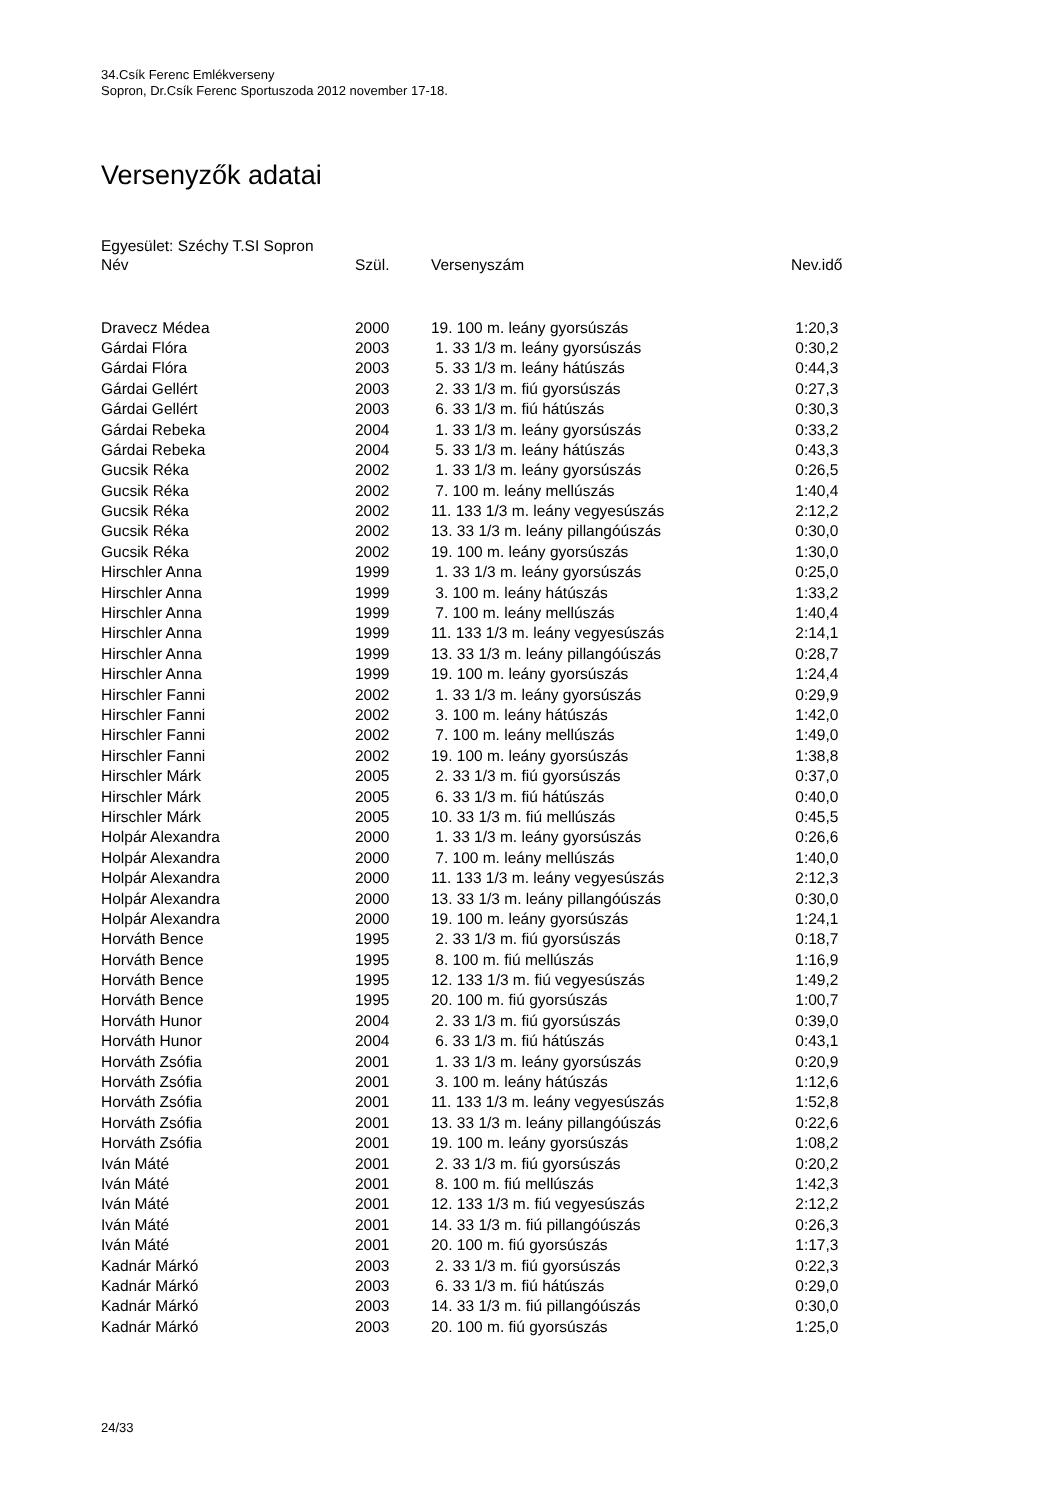34.Csík Ferenc Emlékverseny
Sopron, Dr.Csík Ferenc Sportuszoda 2012 november 17-18.
Versenyzők adatai
Egyesület: Széchy T.SI Sopron
| Név | Szül. | Versenyszám | Nev.idő |
| --- | --- | --- | --- |
| Dravecz Médea | 2000 | 19. 100 m. leány gyorsúszás | 1:20,3 |
| Gárdai Flóra | 2003 | 1. 33 1/3 m. leány gyorsúszás | 0:30,2 |
| Gárdai Flóra | 2003 | 5. 33 1/3 m. leány hátúszás | 0:44,3 |
| Gárdai Gellért | 2003 | 2. 33 1/3 m. fiú gyorsúszás | 0:27,3 |
| Gárdai Gellért | 2003 | 6. 33 1/3 m. fiú hátúszás | 0:30,3 |
| Gárdai Rebeka | 2004 | 1. 33 1/3 m. leány gyorsúszás | 0:33,2 |
| Gárdai Rebeka | 2004 | 5. 33 1/3 m. leány hátúszás | 0:43,3 |
| Gucsik Réka | 2002 | 1. 33 1/3 m. leány gyorsúszás | 0:26,5 |
| Gucsik Réka | 2002 | 7. 100 m. leány mellúszás | 1:40,4 |
| Gucsik Réka | 2002 | 11. 133 1/3 m. leány vegyesúszás | 2:12,2 |
| Gucsik Réka | 2002 | 13. 33 1/3 m. leány pillangóúszás | 0:30,0 |
| Gucsik Réka | 2002 | 19. 100 m. leány gyorsúszás | 1:30,0 |
| Hirschler Anna | 1999 | 1. 33 1/3 m. leány gyorsúszás | 0:25,0 |
| Hirschler Anna | 1999 | 3. 100 m. leány hátúszás | 1:33,2 |
| Hirschler Anna | 1999 | 7. 100 m. leány mellúszás | 1:40,4 |
| Hirschler Anna | 1999 | 11. 133 1/3 m. leány vegyesúszás | 2:14,1 |
| Hirschler Anna | 1999 | 13. 33 1/3 m. leány pillangóúszás | 0:28,7 |
| Hirschler Anna | 1999 | 19. 100 m. leány gyorsúszás | 1:24,4 |
| Hirschler Fanni | 2002 | 1. 33 1/3 m. leány gyorsúszás | 0:29,9 |
| Hirschler Fanni | 2002 | 3. 100 m. leány hátúszás | 1:42,0 |
| Hirschler Fanni | 2002 | 7. 100 m. leány mellúszás | 1:49,0 |
| Hirschler Fanni | 2002 | 19. 100 m. leány gyorsúszás | 1:38,8 |
| Hirschler Márk | 2005 | 2. 33 1/3 m. fiú gyorsúszás | 0:37,0 |
| Hirschler Márk | 2005 | 6. 33 1/3 m. fiú hátúszás | 0:40,0 |
| Hirschler Márk | 2005 | 10. 33 1/3 m. fiú mellúszás | 0:45,5 |
| Holpár Alexandra | 2000 | 1. 33 1/3 m. leány gyorsúszás | 0:26,6 |
| Holpár Alexandra | 2000 | 7. 100 m. leány mellúszás | 1:40,0 |
| Holpár Alexandra | 2000 | 11. 133 1/3 m. leány vegyesúszás | 2:12,3 |
| Holpár Alexandra | 2000 | 13. 33 1/3 m. leány pillangóúszás | 0:30,0 |
| Holpár Alexandra | 2000 | 19. 100 m. leány gyorsúszás | 1:24,1 |
| Horváth Bence | 1995 | 2. 33 1/3 m. fiú gyorsúszás | 0:18,7 |
| Horváth Bence | 1995 | 8. 100 m. fiú mellúszás | 1:16,9 |
| Horváth Bence | 1995 | 12. 133 1/3 m. fiú vegyesúszás | 1:49,2 |
| Horváth Bence | 1995 | 20. 100 m. fiú gyorsúszás | 1:00,7 |
| Horváth Hunor | 2004 | 2. 33 1/3 m. fiú gyorsúszás | 0:39,0 |
| Horváth Hunor | 2004 | 6. 33 1/3 m. fiú hátúszás | 0:43,1 |
| Horváth Zsófia | 2001 | 1. 33 1/3 m. leány gyorsúszás | 0:20,9 |
| Horváth Zsófia | 2001 | 3. 100 m. leány hátúszás | 1:12,6 |
| Horváth Zsófia | 2001 | 11. 133 1/3 m. leány vegyesúszás | 1:52,8 |
| Horváth Zsófia | 2001 | 13. 33 1/3 m. leány pillangóúszás | 0:22,6 |
| Horváth Zsófia | 2001 | 19. 100 m. leány gyorsúszás | 1:08,2 |
| Iván Máté | 2001 | 2. 33 1/3 m. fiú gyorsúszás | 0:20,2 |
| Iván Máté | 2001 | 8. 100 m. fiú mellúszás | 1:42,3 |
| Iván Máté | 2001 | 12. 133 1/3 m. fiú vegyesúszás | 2:12,2 |
| Iván Máté | 2001 | 14. 33 1/3 m. fiú pillangóúszás | 0:26,3 |
| Iván Máté | 2001 | 20. 100 m. fiú gyorsúszás | 1:17,3 |
| Kadnár Márkó | 2003 | 2. 33 1/3 m. fiú gyorsúszás | 0:22,3 |
| Kadnár Márkó | 2003 | 6. 33 1/3 m. fiú hátúszás | 0:29,0 |
| Kadnár Márkó | 2003 | 14. 33 1/3 m. fiú pillangóúszás | 0:30,0 |
| Kadnár Márkó | 2003 | 20. 100 m. fiú gyorsúszás | 1:25,0 |
24/33